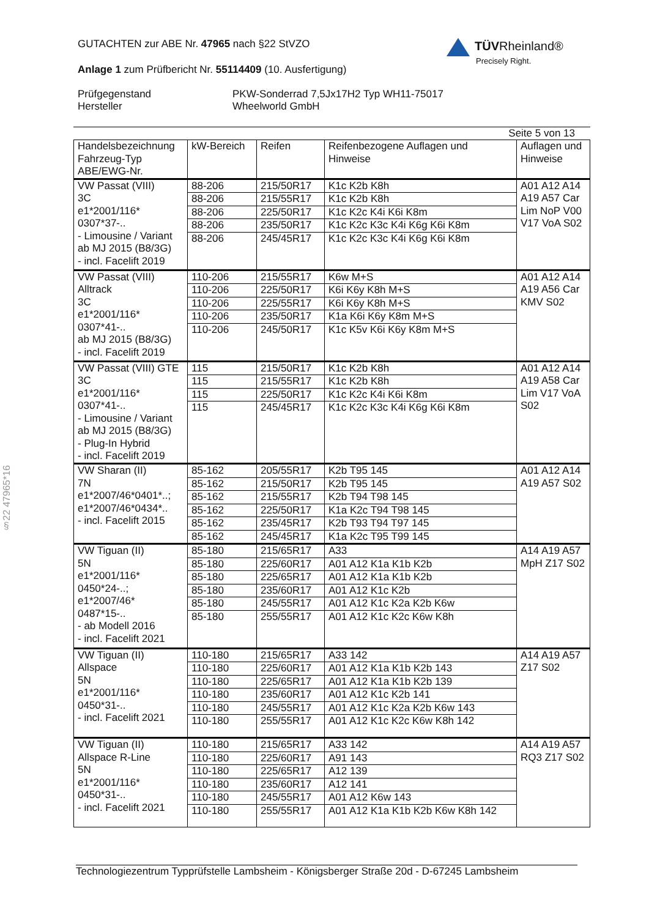GUTACHTEN zur ABE Nr. 47965 nach §22 StVZO
Anlage 1 zum Prüfbericht Nr. 55114409 (10. Ausfertigung)
Prüfgegenstand PKW-Sonderrad 7,5Jx17H2 Typ WH11-75017
Hersteller Wheelworld GmbH
TÜVRheinland®
Precisely Right.
Seite 5 von 13
| Handelsbezeichnung Fahrzeug-Typ ABE/EWG-Nr. | kW-Bereich | Reifen | Reifenbezogene Auflagen und Hinweise | Auflagen und Hinweise |
| --- | --- | --- | --- | --- |
| VW Passat (VIII) 3C e1*2001/116* 0307*37-.. - Limousine / Variant ab MJ 2015 (B8/3G) - incl. Facelift 2019 | 88-206 | 215/50R17 | K1c K2b K8h | A01 A12 A14 A19 A57 Car Lim NoP V00 V17 VoA S02 |
| | 88-206 | 215/55R17 | K1c K2b K8h | |
| | 88-206 | 225/50R17 | K1c K2c K4i K6i K8m | |
| | 88-206 | 235/50R17 | K1c K2c K3c K4i K6g K6i K8m | |
| | 88-206 | 245/45R17 | K1c K2c K3c K4i K6g K6i K8m | |
| VW Passat (VIII) Alltrack 3C e1*2001/116* 0307*41-.. ab MJ 2015 (B8/3G) - incl. Facelift 2019 | 110-206 | 215/55R17 | K6w M+S | A01 A12 A14 A19 A56 Car KMV S02 |
| | 110-206 | 225/50R17 | K6i K6y K8h M+S | |
| | 110-206 | 225/55R17 | K6i K6y K8h M+S | |
| | 110-206 | 235/50R17 | K1a K6i K6y K8m M+S | |
| | 110-206 | 245/50R17 | K1c K5v K6i K6y K8m M+S | |
| VW Passat (VIII) GTE 3C e1*2001/116* 0307*41-.. - Limousine / Variant ab MJ 2015 (B8/3G) - Plug-In Hybrid - incl. Facelift 2019 | 115 | 215/50R17 | K1c K2b K8h | A01 A12 A14 A19 A58 Car Lim V17 VoA S02 |
| | 115 | 215/55R17 | K1c K2b K8h | |
| | 115 | 225/50R17 | K1c K2c K4i K6i K8m | |
| | 115 | 245/45R17 | K1c K2c K3c K4i K6g K6i K8m | |
| VW Sharan (II) 7N e1*2007/46*0401*..; e1*2007/46*0434*.. - incl. Facelift 2015 | 85-162 | 205/55R17 | K2b T95 145 | A01 A12 A14 A19 A57 S02 |
| | 85-162 | 215/50R17 | K2b T95 145 | |
| | 85-162 | 215/55R17 | K2b T94 T98 145 | |
| | 85-162 | 225/50R17 | K1a K2c T94 T98 145 | |
| | 85-162 | 235/45R17 | K2b T93 T94 T97 145 | |
| | 85-162 | 245/45R17 | K1a K2c T95 T99 145 | |
| VW Tiguan (II) 5N e1*2001/116* 0450*24-..; e1*2007/46* 0487*15-.. - ab Modell 2016 - incl. Facelift 2021 | 85-180 | 215/65R17 | A33 | A14 A19 A57 MpH Z17 S02 |
| | 85-180 | 225/60R17 | A01 A12 K1a K1b K2b | |
| | 85-180 | 225/65R17 | A01 A12 K1a K1b K2b | |
| | 85-180 | 235/60R17 | A01 A12 K1c K2b | |
| | 85-180 | 245/55R17 | A01 A12 K1c K2a K2b K6w | |
| | 85-180 | 255/55R17 | A01 A12 K1c K2c K6w K8h | |
| VW Tiguan (II) Allspace 5N e1*2001/116* 0450*31-.. - incl. Facelift 2021 | 110-180 | 215/65R17 | A33 142 | A14 A19 A57 Z17 S02 |
| | 110-180 | 225/60R17 | A01 A12 K1a K1b K2b 143 | |
| | 110-180 | 225/65R17 | A01 A12 K1a K1b K2b 139 | |
| | 110-180 | 235/60R17 | A01 A12 K1c K2b 141 | |
| | 110-180 | 245/55R17 | A01 A12 K1c K2a K2b K6w 143 | |
| | 110-180 | 255/55R17 | A01 A12 K1c K2c K6w K8h 142 | |
| VW Tiguan (II) Allspace R-Line 5N e1*2001/116* 0450*31-.. - incl. Facelift 2021 | 110-180 | 215/65R17 | A33 142 | A14 A19 A57 RQ3 Z17 S02 |
| | 110-180 | 225/60R17 | A91 143 | |
| | 110-180 | 225/65R17 | A12 139 | |
| | 110-180 | 235/60R17 | A12 141 | |
| | 110-180 | 245/55R17 | A01 A12 K6w 143 | |
| | 110-180 | 255/55R17 | A01 A12 K1a K1b K2b K6w K8h 142 | |
§22 47965*16
Technologiezentrum Typprüfstelle Lambsheim - Königsberger Straße 20d - D-67245 Lambsheim